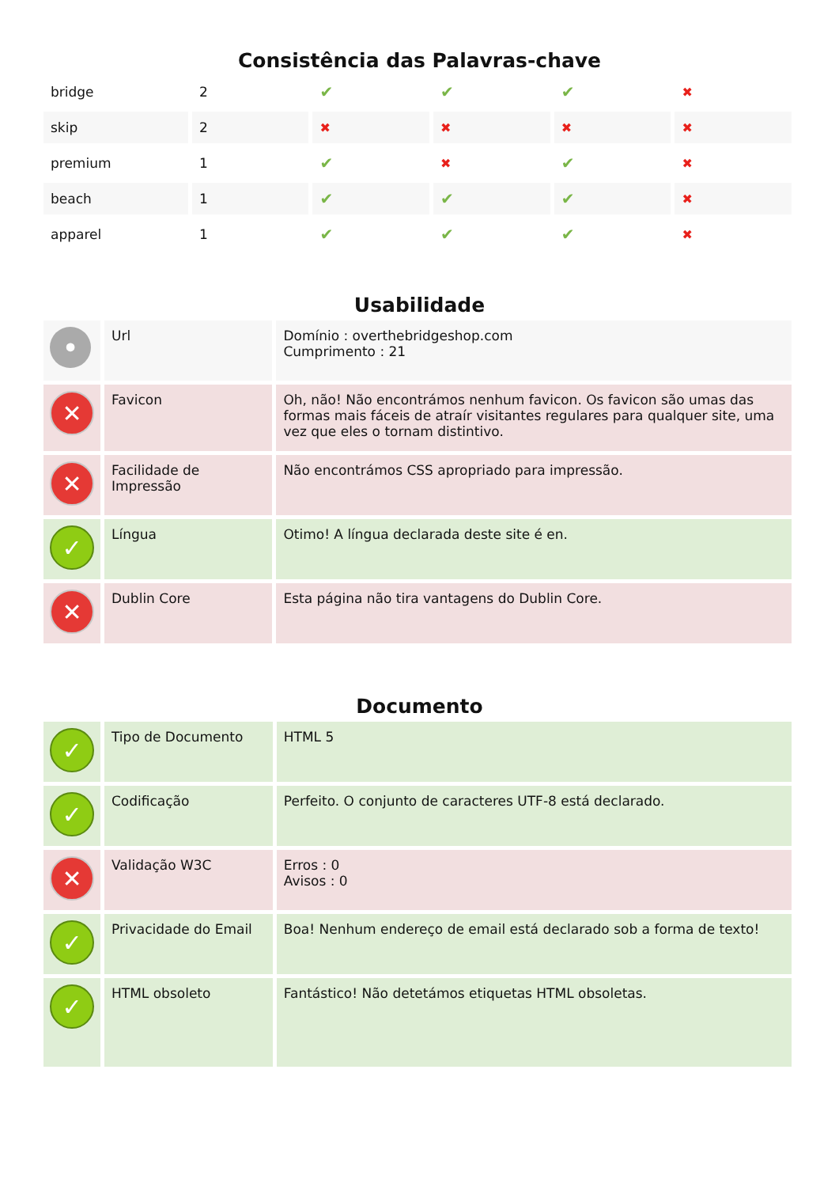Consistência das Palavras-chave
| bridge | 2 | ✔ | ✔ | ✔ | ✖ |
| skip | 2 | ✖ | ✖ | ✖ | ✖ |
| premium | 1 | ✔ | ✖ | ✔ | ✖ |
| beach | 1 | ✔ | ✔ | ✔ | ✖ |
| apparel | 1 | ✔ | ✔ | ✔ | ✖ |
Usabilidade
| • | Url | Domínio : overthebridgeshop.com Cumprimento : 21 |
| ✕ | Favicon | Oh, não! Não encontrámos nenhum favicon. Os favicon são umas das formas mais fáceis de atraír visitantes regulares para qualquer site, uma vez que eles o tornam distintivo. |
| ✕ | Facilidade de Impressão | Não encontrámos CSS apropriado para impressão. |
| ✓ | Língua | Otimo! A língua declarada deste site é en. |
| ✕ | Dublin Core | Esta página não tira vantagens do Dublin Core. |
Documento
| ✓ | Tipo de Documento | HTML 5 |
| ✓ | Codificação | Perfeito. O conjunto de caracteres UTF-8 está declarado. |
| ✕ | Validação W3C | Erros : 0 Avisos : 0 |
| ✓ | Privacidade do Email | Boa! Nenhum endereço de email está declarado sob a forma de texto! |
| ✓ | HTML obsoleto | Fantástico! Não detetámos etiquetas HTML obsoletas. |